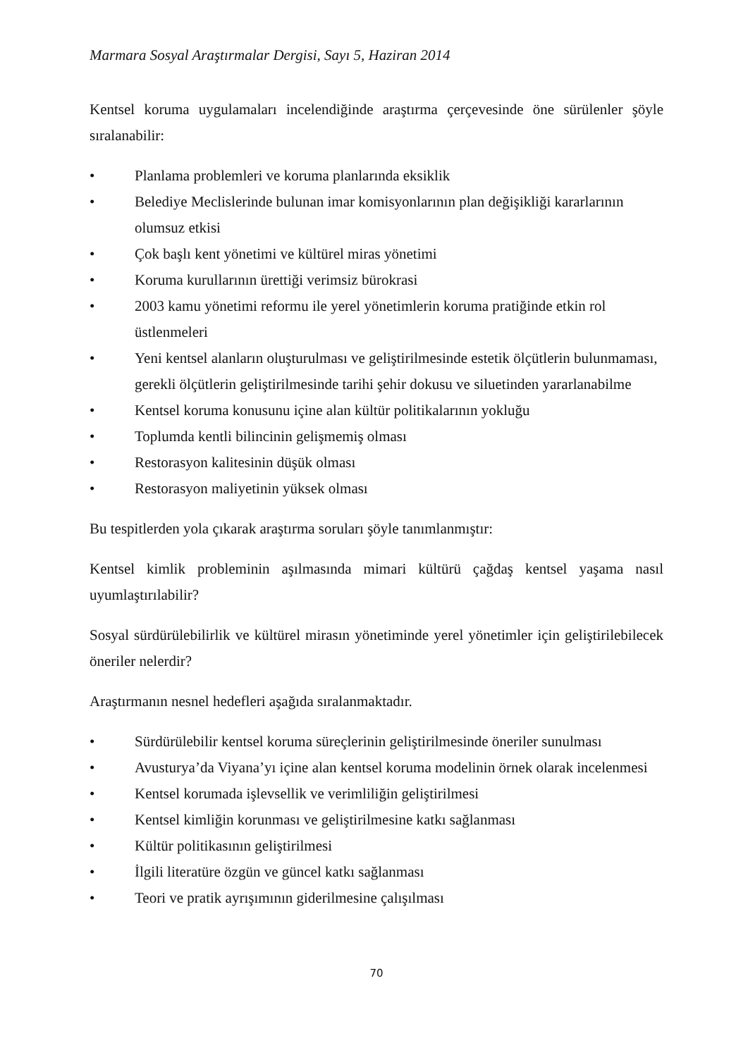Marmara Sosyal Araştırmalar Dergisi, Sayı 5, Haziran 2014
Kentsel koruma uygulamaları incelendiğinde araştırma çerçevesinde öne sürülenler şöyle sıralanabilir:
• Planlama problemleri ve koruma planlarında eksiklik
• Belediye Meclislerinde bulunan imar komisyonlarının plan değişikliği kararlarının olumsuz etkisi
• Çok başlı kent yönetimi ve kültürel miras yönetimi
• Koruma kurullarının ürettiği verimsiz bürokrasi
• 2003 kamu yönetimi reformu ile yerel yönetimlerin koruma pratiğinde etkin rol üstlenmeleri
• Yeni kentsel alanların oluşturulması ve geliştirilmesinde estetik ölçütlerin bulunmaması, gerekli ölçütlerin geliştirilmesinde tarihi şehir dokusu ve siluetinden yararlanabilme
• Kentsel koruma konusunu içine alan kültür politikalarının yokluğu
• Toplumda kentli bilincinin gelişmemiş olması
• Restorasyon kalitesinin düşük olması
• Restorasyon maliyetinin yüksek olması
Bu tespitlerden yola çıkarak araştırma soruları şöyle tanımlanmıştır:
Kentsel kimlik probleminin aşılmasında mimari kültürü çağdaş kentsel yaşama nasıl uyumlaştırılabilir?
Sosyal sürdürülebilirlik ve kültürel mirasın yönetiminde yerel yönetimler için geliştirilebilecek öneriler nelerdir?
Araştırmanın nesnel hedefleri aşağıda sıralanmaktadır.
• Sürdürülebilir kentsel koruma süreçlerinin geliştirilmesinde öneriler sunulması
• Avusturya’da Viyana’yı içine alan kentsel koruma modelinin örnek olarak incelenmesi
• Kentsel korumada işlevsellik ve verimliliğin geliştirilmesi
• Kentsel kimliğin korunması ve geliştirilmesine katkı sağlanması
• Kültür politikasının geliştirilmesi
• İlgili literatüre özgün ve güncel katkı sağlanması
• Teori ve pratik ayrışımının giderilmesine çalışılması
70